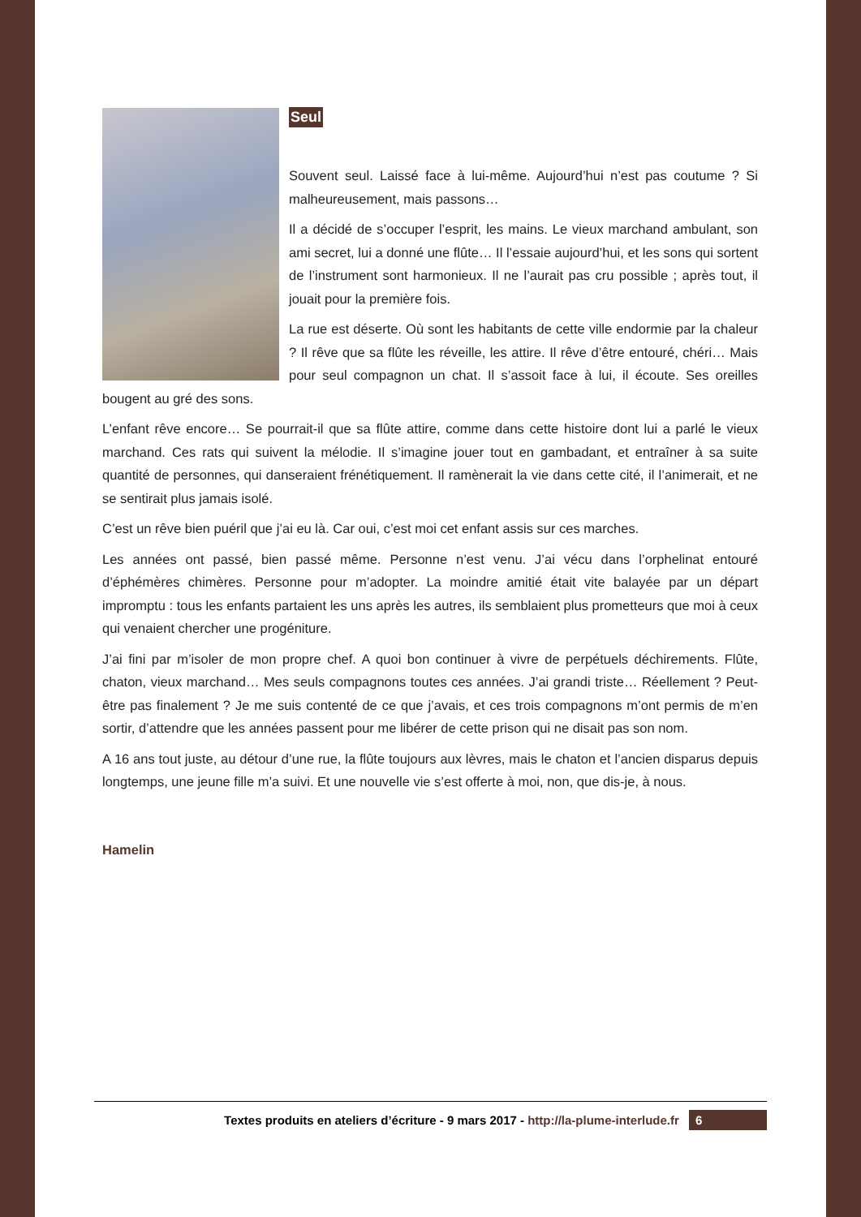Seul
Souvent seul. Laissé face à lui-même. Aujourd’hui n’est pas coutume ? Si malheureusement, mais passons…
Il a décidé de s’occuper l’esprit, les mains. Le vieux marchand ambulant, son ami secret, lui a donné une flûte… Il l’essaie aujourd’hui, et les sons qui sortent de l’instrument sont harmonieux. Il ne l’aurait pas cru possible ; après tout, il jouait pour la première fois.
La rue est déserte. Où sont les habitants de cette ville endormie par la chaleur ? Il rêve que sa flûte les réveille, les attire. Il rêve d’être entouré, chéri… Mais pour seul compagnon un chat. Il s’assoit face à lui, il écoute. Ses oreilles bougent au gré des sons.
L’enfant rêve encore… Se pourrait-il que sa flûte attire, comme dans cette histoire dont lui a parlé le vieux marchand. Ces rats qui suivent la mélodie. Il s’imagine jouer tout en gambadant, et entraîner à sa suite quantité de personnes, qui danseraient frénétiquement. Il ramènerait la vie dans cette cité, il l’animerait, et ne se sentirait plus jamais isolé.
C’est un rêve bien puéril que j’ai eu là. Car oui, c’est moi cet enfant assis sur ces marches.
Les années ont passé, bien passé même. Personne n’est venu. J’ai vécu dans l’orphelinat entouré d’éphémères chimères. Personne pour m’adopter. La moindre amitié était vite balayée par un départ impromptu : tous les enfants partaient les uns après les autres, ils semblaient plus prometteurs que moi à ceux qui venaient chercher une progéniture.
J’ai fini par m’isoler de mon propre chef. A quoi bon continuer à vivre de perpétuels déchirements. Flûte, chaton, vieux marchand… Mes seuls compagnons toutes ces années. J’ai grandi triste… Réellement ? Peut-être pas finalement ? Je me suis contenté de ce que j’avais, et ces trois compagnons m’ont permis de m’en sortir, d’attendre que les années passent pour me libérer de cette prison qui ne disait pas son nom.
A 16 ans tout juste, au détour d’une rue, la flûte toujours aux lèvres, mais le chaton et l’ancien disparus depuis longtemps, une jeune fille m’a suivi. Et une nouvelle vie s’est offerte à moi, non, que dis-je, à nous.
Hamelin
Textes produits en ateliers d’écriture - 9 mars 2017 - http://la-plume-interlude.fr 6